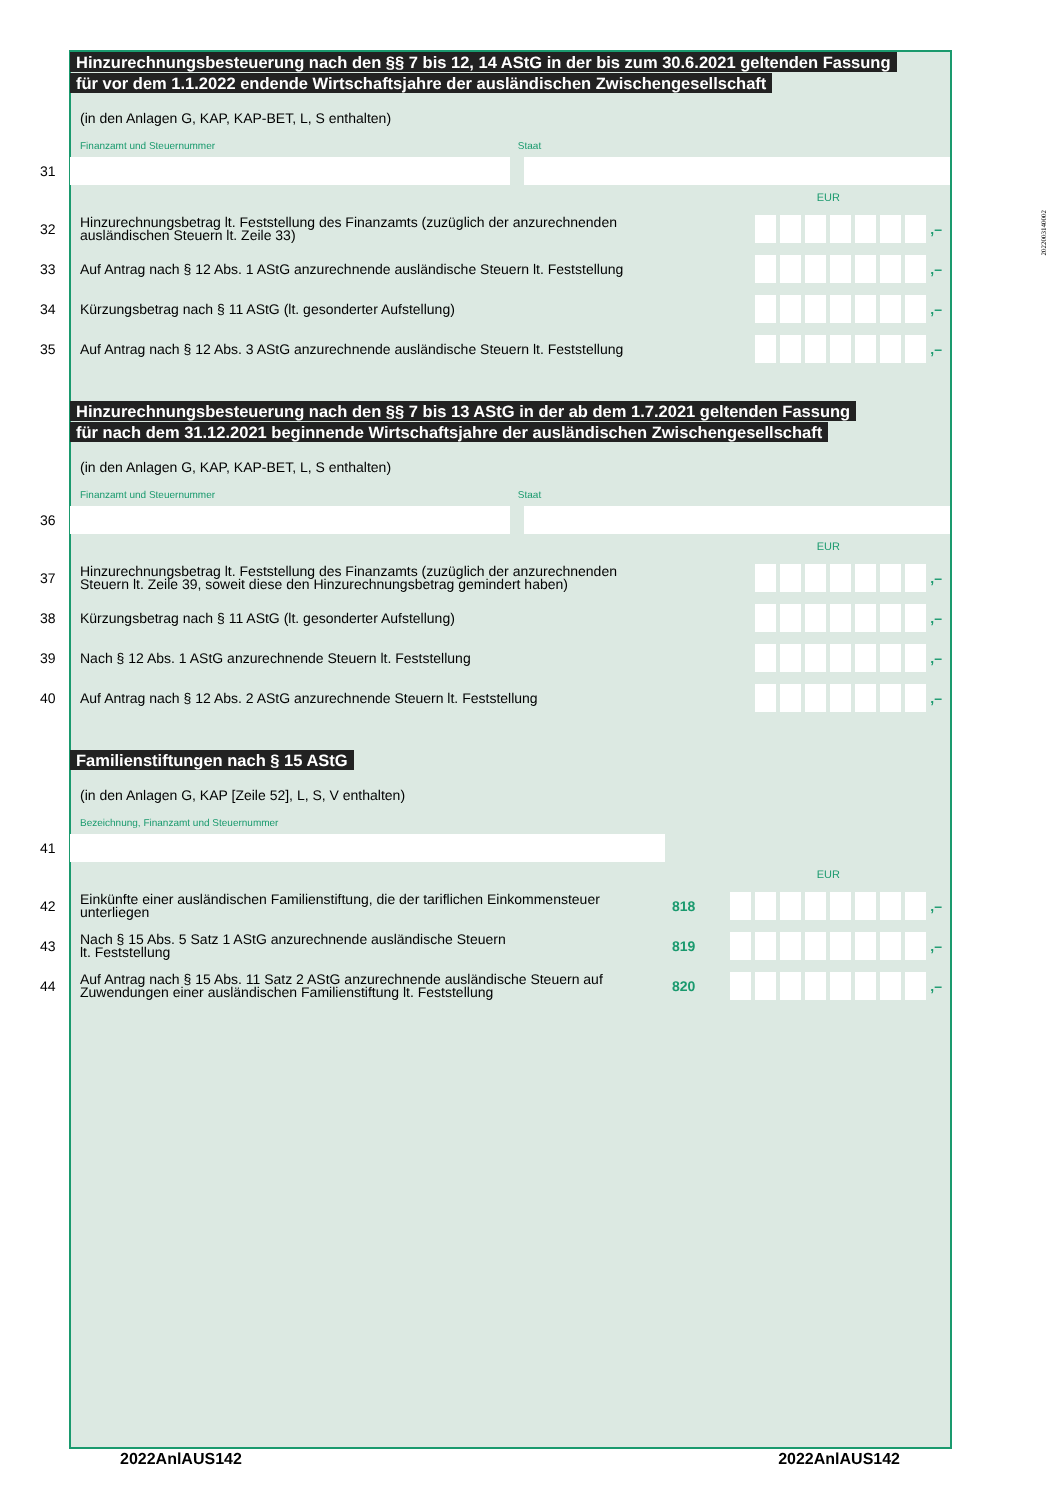Hinzurechnungsbesteuerung nach den §§ 7 bis 12, 14 AStG in der bis zum 30.6.2021 geltenden Fassung
für vor dem 1.1.2022 endende Wirtschaftsjahre der ausländischen Zwischengesellschaft
(in den Anlagen G, KAP, KAP-BET, L, S enthalten)
Finanzamt und Steuernummer Staat
31
EUR
32 Hinzurechnungsbetrag lt. Feststellung des Finanzamts (zuzüglich der anzurechnenden
ausländischen Steuern lt. Zeile 33) ,–
33 Auf Antrag nach § 12 Abs. 1 AStG anzurechnende ausländische Steuern lt. Feststellung ,–
34 Kürzungsbetrag nach § 11 AStG (lt. gesonderter Aufstellung) ,–
35 Auf Antrag nach § 12 Abs. 3 AStG anzurechnende ausländische Steuern lt. Feststellung ,–
Hinzurechnungsbesteuerung nach den §§ 7 bis 13 AStG in der ab dem 1.7.2021 geltenden Fassung
für nach dem 31.12.2021 beginnende Wirtschaftsjahre der ausländischen Zwischengesellschaft
(in den Anlagen G, KAP, KAP-BET, L, S enthalten)
Finanzamt und Steuernummer Staat
36
EUR
37 Hinzurechnungsbetrag lt. Feststellung des Finanzamts (zuzüglich der anzurechnenden
Steuern lt. Zeile 39, soweit diese den Hinzurechnungsbetrag gemindert haben) ,–
38 Kürzungsbetrag nach § 11 AStG (lt. gesonderter Aufstellung) ,–
39 Nach § 12 Abs. 1 AStG anzurechnende Steuern lt. Feststellung ,–
40 Auf Antrag nach § 12 Abs. 2 AStG anzurechnende Steuern lt. Feststellung ,–
Familienstiftungen nach § 15 AStG
(in den Anlagen G, KAP [Zeile 52], L, S, V enthalten)
Bezeichnung, Finanzamt und Steuernummer
41
EUR
42 Einkünfte einer ausländischen Familienstiftung, die der tariflichen Einkommensteuer
unterliegen 818 ,–
43 Nach § 15 Abs. 5 Satz 1 AStG anzurechnende ausländische Steuern
lt. Feststellung 819 ,–
44 Auf Antrag nach § 15 Abs. 11 Satz 2 AStG anzurechnende ausländische Steuern auf
Zuwendungen einer ausländischen Familienstiftung lt. Feststellung 820 ,–
2022003140002
2022AnlAUS142 2022AnlAUS142